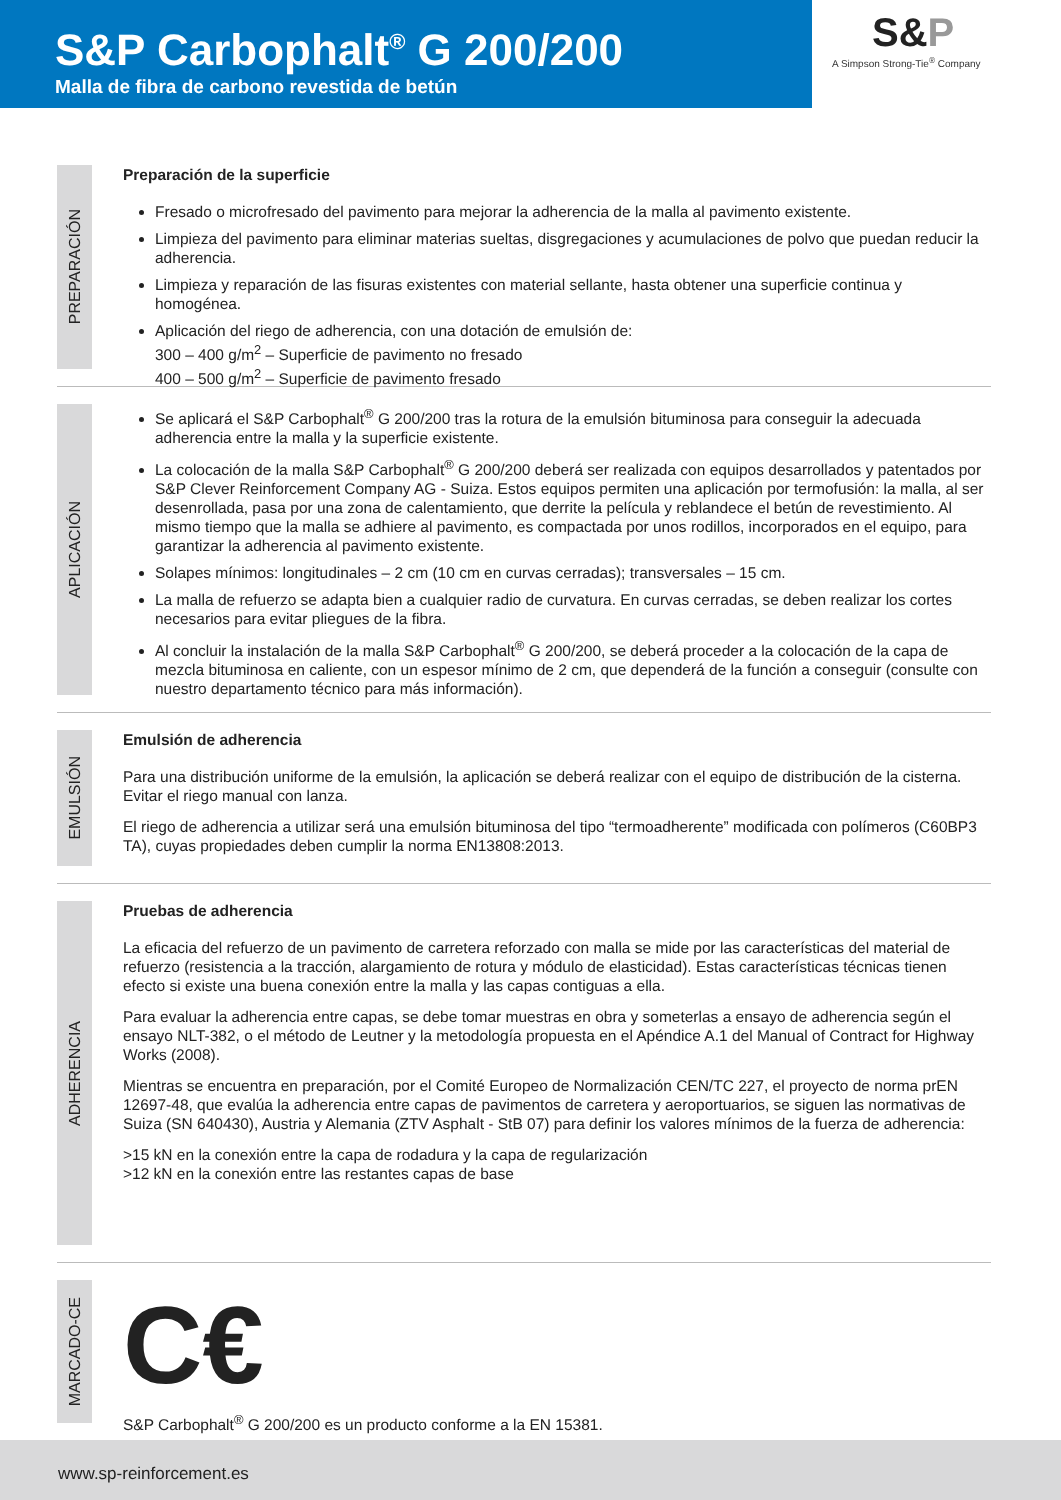S&P Carbophalt<sup>®</sup> G 200/200
Malla de fibra de carbono revestida de betún
S&P
A Simpson Strong-Tie<sup>®</sup> Company
PREPARACIÓN
Preparación de la superficie
Fresado o microfresado del pavimento para mejorar la adherencia de la malla al pavimento existente.
Limpieza del pavimento para eliminar materias sueltas, disgregaciones y acumulaciones de polvo que puedan reducir la adherencia.
Limpieza y reparación de las fisuras existentes con material sellante, hasta obtener una superficie continua y homogénea.
Aplicación del riego de adherencia, con una dotación de emulsión de:
300 – 400 g/m<sup>2</sup> – Superficie de pavimento no fresado
400 – 500 g/m<sup>2</sup> – Superficie de pavimento fresado
APLICACIÓN
Se aplicará el S&P Carbophalt<sup>®</sup> G 200/200 tras la rotura de la emulsión bituminosa para conseguir la adecuada adherencia entre la malla y la superficie existente.
La colocación de la malla S&P Carbophalt<sup>®</sup> G 200/200 deberá ser realizada con equipos desarrollados y patentados por S&P Clever Reinforcement Company AG - Suiza. Estos equipos permiten una aplicación por termofusión: la malla, al ser desenrollada, pasa por una zona de calentamiento, que derrite la película y reblandece el betún de revestimiento. Al mismo tiempo que la malla se adhiere al pavimento, es compactada por unos rodillos, incorporados en el equipo, para garantizar la adherencia al pavimento existente.
Solapes mínimos: longitudinales – 2 cm (10 cm en curvas cerradas); transversales – 15 cm.
La malla de refuerzo se adapta bien a cualquier radio de curvatura. En curvas cerradas, se deben realizar los cortes necesarios para evitar pliegues de la fibra.
Al concluir la instalación de la malla S&P Carbophalt<sup>®</sup> G 200/200, se deberá proceder a la colocación de la capa de mezcla bituminosa en caliente, con un espesor mínimo de 2 cm, que dependerá de la función a conseguir (consulte con nuestro departamento técnico para más información).
EMULSIÓN
Emulsión de adherencia
Para una distribución uniforme de la emulsión, la aplicación se deberá realizar con el equipo de distribución de la cisterna. Evitar el riego manual con lanza.
El riego de adherencia a utilizar será una emulsión bituminosa del tipo “termoadherente” modificada con polímeros (C60BP3 TA), cuyas propiedades deben cumplir la norma EN13808:2013.
ADHERENCIA
Pruebas de adherencia
La eficacia del refuerzo de un pavimento de carretera reforzado con malla se mide por las características del material de refuerzo (resistencia a la tracción, alargamiento de rotura y módulo de elasticidad). Estas características técnicas tienen efecto si existe una buena conexión entre la malla y las capas contiguas a ella.
Para evaluar la adherencia entre capas, se debe tomar muestras en obra y someterlas a ensayo de adherencia según el ensayo NLT-382, o el método de Leutner y la metodología propuesta en el Apéndice A.1 del Manual of Contract for Highway Works (2008).
Mientras se encuentra en preparación, por el Comité Europeo de Normalización CEN/TC 227, el proyecto de norma prEN 12697-48, que evalúa la adherencia entre capas de pavimentos de carretera y aeroportuarios, se siguen las normativas de Suiza (SN 640430), Austria y Alemania (ZTV Asphalt - StB 07) para definir los valores mínimos de la fuerza de adherencia:
>15 kN en la conexión entre la capa de rodadura y la capa de regularización
>12 kN en la conexión entre las restantes capas de base
MARCADO-CE
C€
S&P Carbophalt<sup>®</sup> G 200/200 es un producto conforme a la EN 15381.
www.sp-reinforcement.es